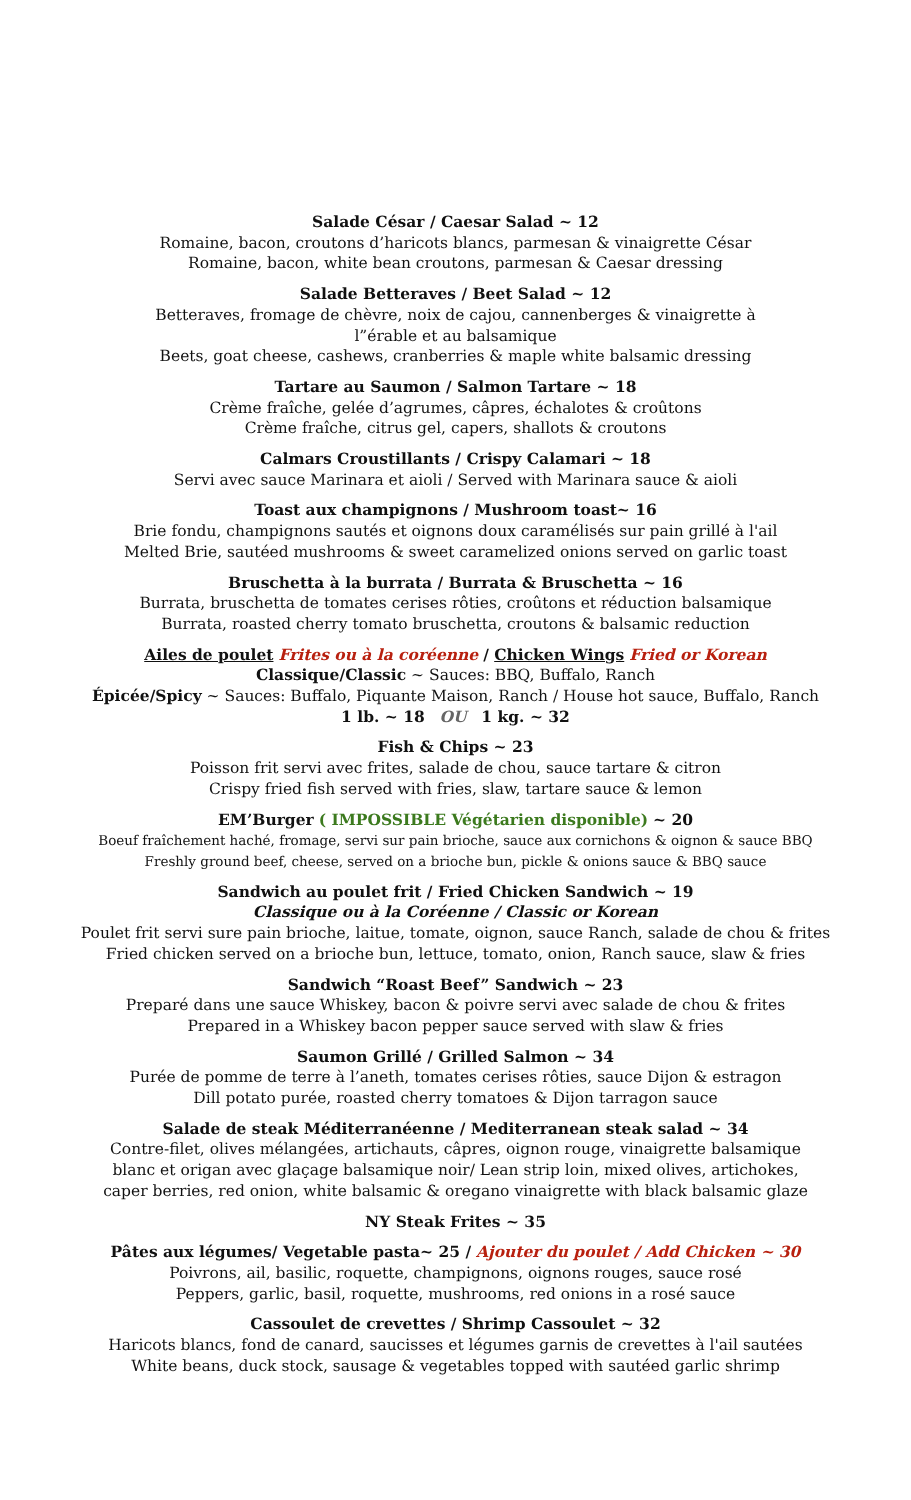Salade César / Caesar Salad ~ 12
Romaine, bacon, croutons d’haricots blancs, parmesan & vinaigrette César
Romaine, bacon, white bean croutons, parmesan & Caesar dressing
Salade Betteraves / Beet Salad ~ 12
Betteraves, fromage de chèvre, noix de cajou, cannenberges & vinaigrette à
l”érable et au balsamique
Beets, goat cheese, cashews, cranberries & maple white balsamic dressing
Tartare au Saumon / Salmon Tartare ~ 18
Crème fraîche, gelée d’agrumes, câpres, échalotes & croûtons
Crème fraîche, citrus gel, capers, shallots & croutons
Calmars Croustillants / Crispy Calamari ~ 18
Servi avec sauce Marinara et aioli / Served with Marinara sauce & aioli
Toast aux champignons / Mushroom toast~ 16
Brie fondu, champignons sautés et oignons doux caramélisés sur pain grillé à l'ail
Melted Brie, sautéed mushrooms & sweet caramelized onions served on garlic toast
Bruschetta à la burrata / Burrata & Bruschetta ~ 16
Burrata, bruschetta de tomates cerises rôties, croûtons et réduction balsamique
Burrata, roasted cherry tomato bruschetta, croutons & balsamic reduction
Ailes de poulet Frites ou à la coréenne / Chicken Wings Fried or Korean
Classique/Classic ~ Sauces: BBQ, Buffalo, Ranch
Épicée/Spicy ~ Sauces: Buffalo, Piquante Maison, Ranch / House hot sauce, Buffalo, Ranch
1 lb. ~ 18 OU 1 kg. ~ 32
Fish & Chips ~ 23
Poisson frit servi avec frites, salade de chou, sauce tartare & citron
Crispy fried fish served with fries, slaw, tartare sauce & lemon
EM’Burger ( IMPOSSIBLE Végétarien disponible) ~ 20
Boeuf fraîchement haché, fromage, servi sur pain brioche, sauce aux cornichons & oignon & sauce BBQ
Freshly ground beef, cheese, served on a brioche bun, pickle & onions sauce & BBQ sauce
Sandwich au poulet frit / Fried Chicken Sandwich ~ 19
Classique ou à la Coréenne / Classic or Korean
Poulet frit servi sure pain brioche, laitue, tomate, oignon, sauce Ranch, salade de chou & frites
Fried chicken served on a brioche bun, lettuce, tomato, onion, Ranch sauce, slaw & fries
Sandwich “Roast Beef” Sandwich ~ 23
Preparé dans une sauce Whiskey, bacon & poivre servi avec salade de chou & frites
Prepared in a Whiskey bacon pepper sauce served with slaw & fries
Saumon Grillé / Grilled Salmon ~ 34
Purée de pomme de terre à l’aneth, tomates cerises rôties, sauce Dijon & estragon
Dill potato purée, roasted cherry tomatoes & Dijon tarragon sauce
Salade de steak Méditerranéenne / Mediterranean steak salad ~ 34
Contre-filet, olives mélangées, artichauts, câpres, oignon rouge, vinaigrette balsamique blanc et origan avec glaçage balsamique noir/ Lean strip loin, mixed olives, artichokes, caper berries, red onion, white balsamic & oregano vinaigrette with black balsamic glaze
NY Steak Frites ~ 35
Pâtes aux légumes/ Vegetable pasta~ 25 / Ajouter du poulet / Add Chicken ~ 30
Poivrons, ail, basilic, roquette, champignons, oignons rouges, sauce rosé
Peppers, garlic, basil, roquette, mushrooms, red onions in a rosé sauce
Cassoulet de crevettes / Shrimp Cassoulet ~ 32
Haricots blancs, fond de canard, saucisses et légumes garnis de crevettes à l'ail sautées
White beans, duck stock, sausage & vegetables topped with sautéed garlic shrimp